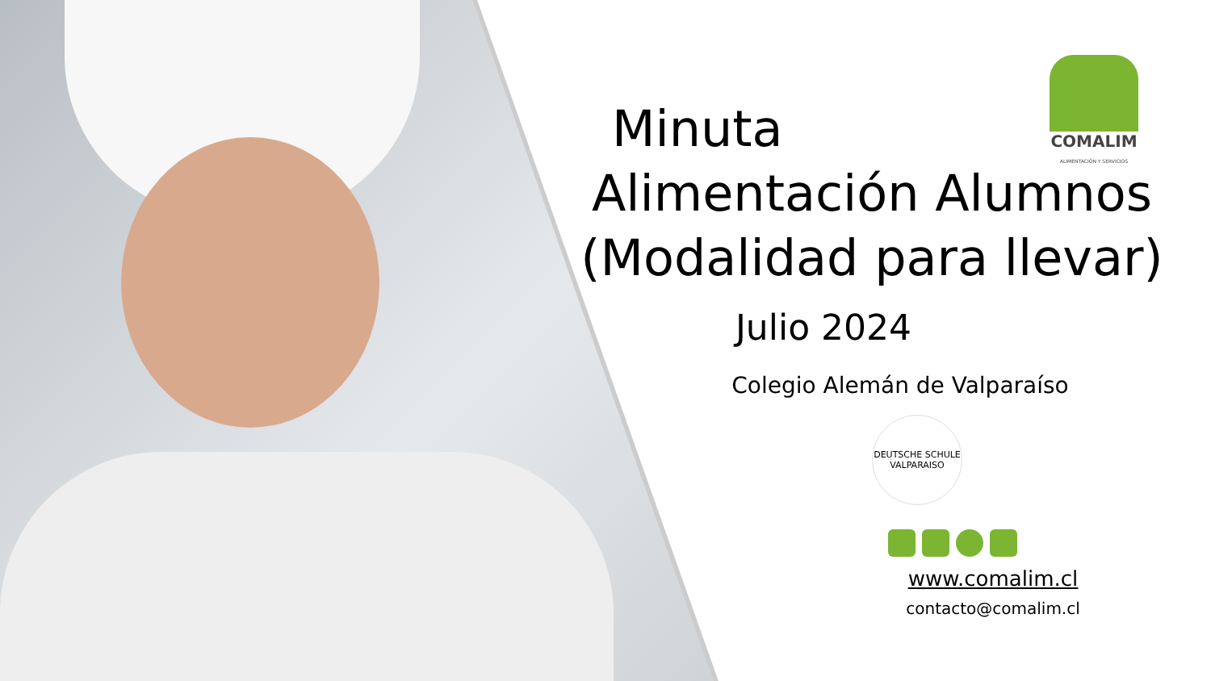COMALIM
ALIMENTACIÓN Y SERVICIOS
Minuta
Alimentación Alumnos (Modalidad para llevar)
Julio 2024
Colegio Alemán de Valparaíso
DEUTSCHE SCHULE VALPARAISO
www.comalim.cl
contacto@comalim.cl